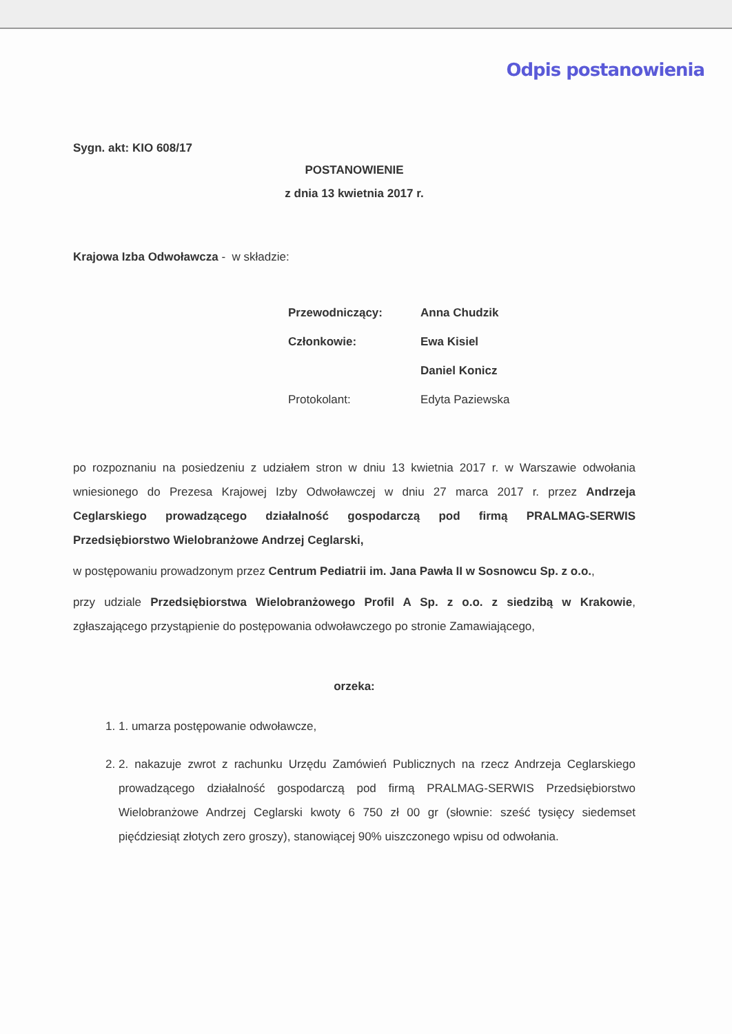Odpis postanowienia
Sygn. akt: KIO 608/17
POSTANOWIENIE
z dnia 13 kwietnia 2017 r.
Krajowa Izba Odwoławcza - w składzie:
| Przewodniczący: | Anna Chudzik |
| Członkowie: | Ewa Kisiel |
| | Daniel Konicz |
| Protokolant: | Edyta Paziewska |
po rozpoznaniu na posiedzeniu z udziałem stron w dniu 13 kwietnia 2017 r. w Warszawie odwołania wniesionego do Prezesa Krajowej Izby Odwoławczej w dniu 27 marca 2017 r. przez Andrzeja Ceglarskiego prowadzącego działalność gospodarczą pod firmą PRALMAG-SERWIS Przedsiębiorstwo Wielobranżowe Andrzej Ceglarski,
w postępowaniu prowadzonym przez Centrum Pediatrii im. Jana Pawła II w Sosnowcu Sp. z o.o.,
przy udziale Przedsiębiorstwa Wielobranżowego Profil A Sp. z o.o. z siedzibą w Krakowie, zgłaszającego przystąpienie do postępowania odwoławczego po stronie Zamawiającego,
orzeka:
1. 1. umarza postępowanie odwoławcze,
2. 2. nakazuje zwrot z rachunku Urzędu Zamówień Publicznych na rzecz Andrzeja Ceglarskiego prowadzącego działalność gospodarczą pod firmą PRALMAG-SERWIS Przedsiębiorstwo Wielobranżowe Andrzej Ceglarski kwoty 6 750 zł 00 gr (słownie: sześć tysięcy siedemset pięćdziesiąt złotych zero groszy), stanowiącej 90% uiszczonego wpisu od odwołania.